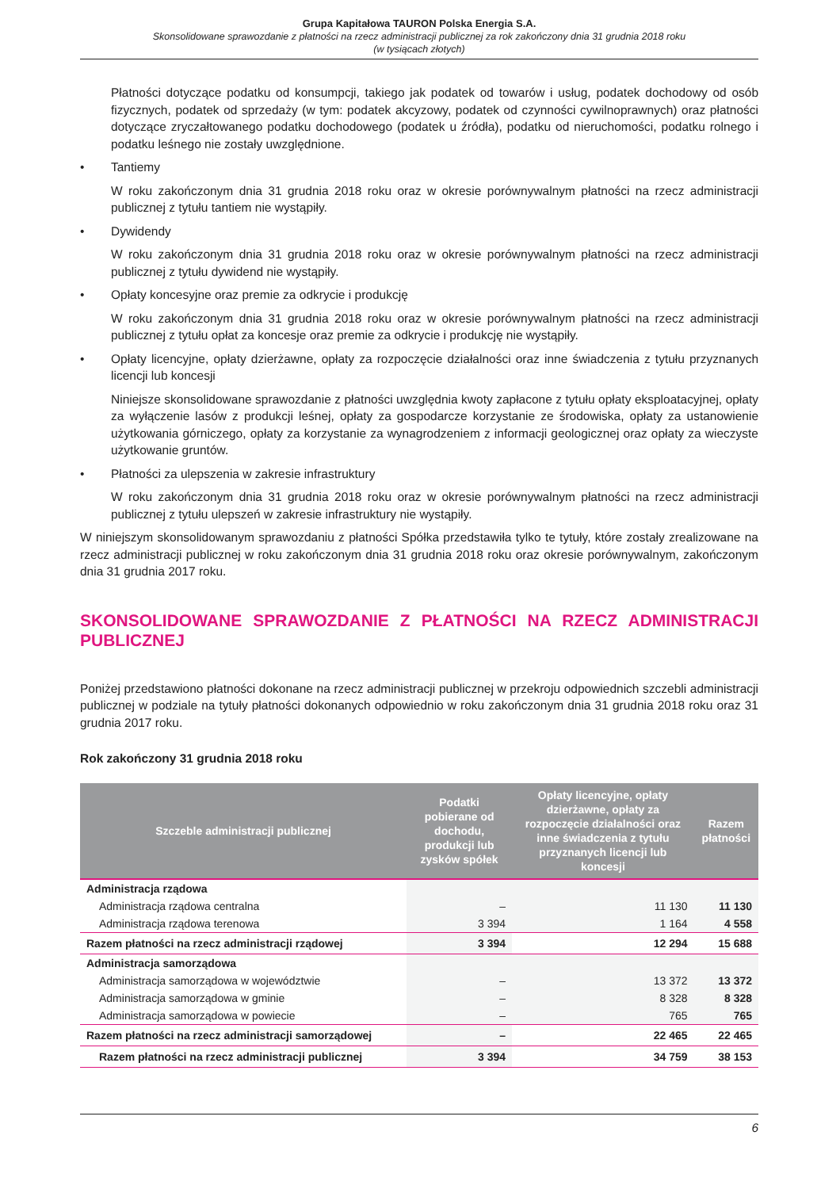Grupa Kapitałowa TAURON Polska Energia S.A.
Skonsolidowane sprawozdanie z płatności na rzecz administracji publicznej za rok zakończony dnia 31 grudnia 2018 roku
(w tysiącach złotych)
Płatności dotyczące podatku od konsumpcji, takiego jak podatek od towarów i usług, podatek dochodowy od osób fizycznych, podatek od sprzedaży (w tym: podatek akcyzowy, podatek od czynności cywilnoprawnych) oraz płatności dotyczące zryczałtowanego podatku dochodowego (podatek u źródła), podatku od nieruchomości, podatku rolnego i podatku leśnego nie zostały uwzględnione.
• Tantiemy
W roku zakończonym dnia 31 grudnia 2018 roku oraz w okresie porównywalnym płatności na rzecz administracji publicznej z tytułu tantiem nie wystąpiły.
• Dywidendy
W roku zakończonym dnia 31 grudnia 2018 roku oraz w okresie porównywalnym płatności na rzecz administracji publicznej z tytułu dywidend nie wystąpiły.
• Opłaty koncesyjne oraz premie za odkrycie i produkcję
W roku zakończonym dnia 31 grudnia 2018 roku oraz w okresie porównywalnym płatności na rzecz administracji publicznej z tytułu opłat za koncesje oraz premie za odkrycie i produkcję nie wystąpiły.
• Opłaty licencyjne, opłaty dzierżawne, opłaty za rozpoczęcie działalności oraz inne świadczenia z tytułu przyznanych licencji lub koncesji
Niniejsze skonsolidowane sprawozdanie z płatności uwzględnia kwoty zapłacone z tytułu opłaty eksploatacyjnej, opłaty za wyłączenie lasów z produkcji leśnej, opłaty za gospodarcze korzystanie ze środowiska, opłaty za ustanowienie użytkowania górniczego, opłaty za korzystanie za wynagrodzeniem z informacji geologicznej oraz opłaty za wieczyste użytkowanie gruntów.
• Płatności za ulepszenia w zakresie infrastruktury
W roku zakończonym dnia 31 grudnia 2018 roku oraz w okresie porównywalnym płatności na rzecz administracji publicznej z tytułu ulepszeń w zakresie infrastruktury nie wystąpiły.
W niniejszym skonsolidowanym sprawozdaniu z płatności Spółka przedstawiła tylko te tytuły, które zostały zrealizowane na rzecz administracji publicznej w roku zakończonym dnia 31 grudnia 2018 roku oraz okresie porównywalnym, zakończonym dnia 31 grudnia 2017 roku.
SKONSOLIDOWANE SPRAWOZDANIE Z PŁATNOŚCI NA RZECZ ADMINISTRACJI PUBLICZNEJ
Poniżej przedstawiono płatności dokonane na rzecz administracji publicznej w przekroju odpowiednich szczebli administracji publicznej w podziale na tytuły płatności dokonanych odpowiednio w roku zakończonym dnia 31 grudnia 2018 roku oraz 31 grudnia 2017 roku.
Rok zakończony 31 grudnia 2018 roku
| Szczeble administracji publicznej | Podatki pobierane od dochodu, produkcji lub zysków spółek | Opłaty licencyjne, opłaty dzierżawne, opłaty za rozpoczęcie działalności oraz inne świadczenia z tytułu przyznanych licencji lub koncesji | Razem płatności |
| --- | --- | --- | --- |
| Administracja rządowa | | | |
| Administracja rządowa centralna | – | 11 130 | 11 130 |
| Administracja rządowa terenowa | 3 394 | 1 164 | 4 558 |
| Razem płatności na rzecz administracji rządowej | 3 394 | 12 294 | 15 688 |
| Administracja samorządowa | | | |
| Administracja samorządowa w województwie | – | 13 372 | 13 372 |
| Administracja samorządowa w gminie | – | 8 328 | 8 328 |
| Administracja samorządowa w powiecie | – | 765 | 765 |
| Razem płatności na rzecz administracji samorządowej | – | 22 465 | 22 465 |
| Razem płatności na rzecz administracji publicznej | 3 394 | 34 759 | 38 153 |
6